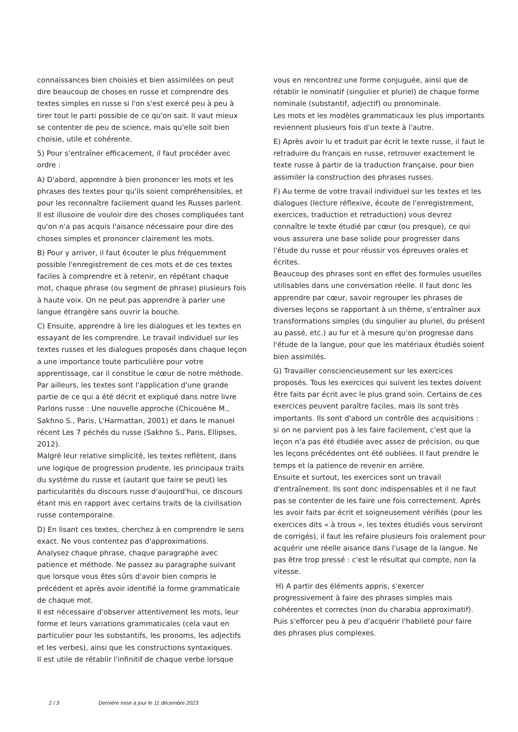connaissances bien choisies et bien assimilées on peut dire beaucoup de choses en russe et comprendre des textes simples en russe si l'on s'est exercé peu à peu à tirer tout le parti possible de ce qu'on sait. Il vaut mieux se contenter de peu de science, mais qu'elle soit bien choisie, utile et cohérente.
5) Pour s'entraîner efficacement, il faut procéder avec ordre :
A) D'abord, apprendre à bien prononcer les mots et les phrases des textes pour qu'ils soient compréhensibles, et pour les reconnaître facilement quand les Russes parlent. Il est illusoire de vouloir dire des choses compliquées tant qu'on n'a pas acquis l'aisance nécessaire pour dire des choses simples et prononcer clairement les mots.
B) Pour y arriver, il faut écouter le plus fréquemment possible l'enregistrement de ces mots et de ces textes faciles à comprendre et à retenir, en répétant chaque mot, chaque phrase (ou segment de phrase) plusieurs fois à haute voix. On ne peut pas apprendre à parler une langue étrangère sans ouvrir la bouche.
C) Ensuite, apprendre à lire les dialogues et les textes en essayant de les comprendre. Le travail individuel sur les textes russes et les dialogues proposés dans chaque leçon a une importance toute particulière pour votre apprentissage, car il constitue le cœur de notre méthode. Par ailleurs, les textes sont l'application d'une grande partie de ce qui a été décrit et expliqué dans notre livre Parlons russe : Une nouvelle approche (Chicouène M., Sakhno S., Paris, L'Harmattan, 2001) et dans le manuel récent Les 7 péchés du russe (Sakhno S., Paris, Ellipses, 2012).
Malgré leur relative simplicité, les textes reflètent, dans une logique de progression prudente, les principaux traits du système du russe et (autant que faire se peut) les particularités du discours russe d'aujourd'hui, ce discours étant mis en rapport avec certains traits de la civilisation russe contemporaine.
D) En lisant ces textes, cherchez à en comprendre le sens exact. Ne vous contentez pas d'approximations.
Analysez chaque phrase, chaque paragraphe avec patience et méthode. Ne passez au paragraphe suivant que lorsque vous êtes sûrs d'avoir bien compris le précédent et après avoir identifié la forme grammaticale de chaque mot.
Il est nécessaire d'observer attentivement les mots, leur forme et leurs variations grammaticales (cela vaut en particulier pour les substantifs, les pronoms, les adjectifs et les verbes), ainsi que les constructions syntaxiques.
Il est utile de rétablir l'infinitif de chaque verbe lorsque
vous en rencontrez une forme conjuguée, ainsi que de rétablir le nominatif (singulier et pluriel) de chaque forme nominale (substantif, adjectif) ou pronominale.
Les mots et les modèles grammaticaux les plus importants reviennent plusieurs fois d'un texte à l'autre.
E) Après avoir lu et traduit par écrit le texte russe, il faut le retraduire du français en russe, retrouver exactement le texte russe à partir de la traduction française, pour bien assimiler la construction des phrases russes.
F) Au terme de votre travail individuel sur les textes et les dialogues (lecture réflexive, écoute de l'enregistrement, exercices, traduction et retraduction) vous devrez connaître le texte étudié par cœur (ou presque), ce qui vous assurera une base solide pour progresser dans l'étude du russe et pour réussir vos épreuves orales et écrites.
Beaucoup des phrases sont en effet des formules usuelles utilisables dans une conversation réelle. Il faut donc les apprendre par cœur, savoir regrouper les phrases de diverses leçons se rapportant à un thème, s'entraîner aux transformations simples (du singulier au pluriel, du présent au passé, etc.) au fur et à mesure qu'on progresse dans l'étude de la langue, pour que les matériaux étudiés soient bien assimilés.
G) Travailler consciencieusement sur les exercices proposés. Tous les exercices qui suivent les textes doivent être faits par écrit avec le plus grand soin. Certains de ces exercices peuvent paraître faciles, mais ils sont très importants. Ils sont d'abord un contrôle des acquisitions : si on ne parvient pas à les faire facilement, c'est que la leçon n'a pas été étudiée avec assez de précision, ou que les leçons précédentes ont été oubliées. Il faut prendre le temps et la patience de revenir en arrière.
Ensuite et surtout, les exercices sont un travail d'entraînement. Ils sont donc indispensables et il ne faut pas se contenter de les faire une fois correctement. Après les avoir faits par écrit et soigneusement vérifiés (pour les exercices dits « à trous », les textes étudiés vous serviront de corrigés), il faut les refaire plusieurs fois oralement pour acquérir une réelle aisance dans l'usage de la langue. Ne pas être trop pressé : c'est le résultat qui compte, non la vitesse.
H) A partir des éléments appris, s'exercer progressivement à faire des phrases simples mais cohérentes et correctes (non du charabia approximatif). Puis s'efforcer peu à peu d'acquérir l'habileté pour faire des phrases plus complexes.
2 / 3 Dernière mise à jour le 11 décembre 2023